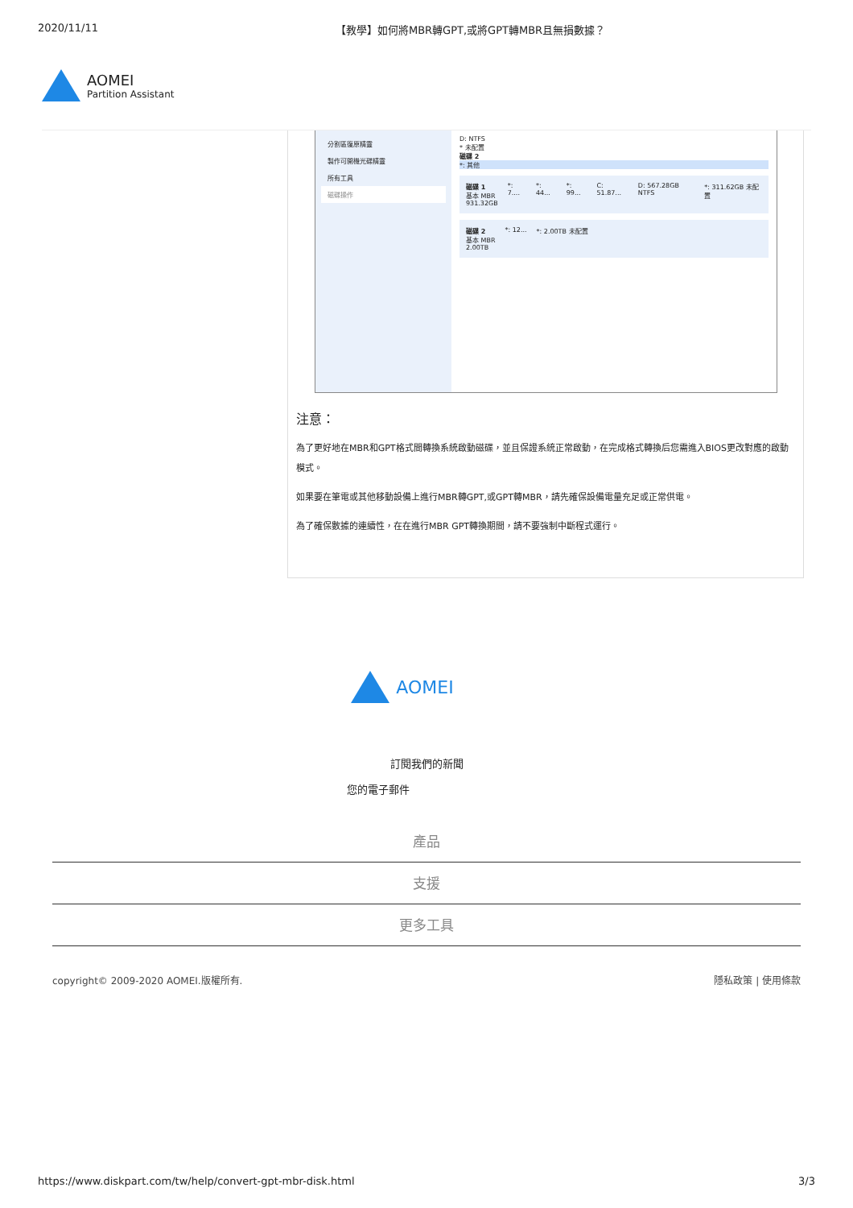2020/11/11 【教學】如何將MBR轉GPT,或將GPT轉MBR且無損數據？
AOMEI
Partition Assistant
分割區復原精靈
製作可開機光碟精靈
所有工具
磁碟操作
D: NTFS
* 未配置
磁碟 2
*: 其他
磁碟 1
基本 MBR
931.32GB *: 7.... *: 44... *: 99... C: 51.87... D: 567.28GB NTFS *: 311.62GB 未配置
磁碟 2
基本 MBR
2.00TB *: 12... *: 2.00TB 未配置
注意：
為了更好地在MBR和GPT格式間轉換系統啟動磁碟，並且保證系統正常啟動，在完成格式轉換后您需進入BIOS更改對應的啟動模式。
如果要在筆電或其他移動設備上進行MBR轉GPT,或GPT轉MBR，請先確保設備電量充足或正常供電。
為了確保數據的連續性，在在進行MBR GPT轉換期間，請不要強制中斷程式運行。
AOMEI
訂閱我們的新聞
您的電子郵件
產品
支援
更多工具
copyright© 2009-2020 AOMEI.版權所有. 隱私政策 | 使用條款
https://www.diskpart.com/tw/help/convert-gpt-mbr-disk.html 3/3